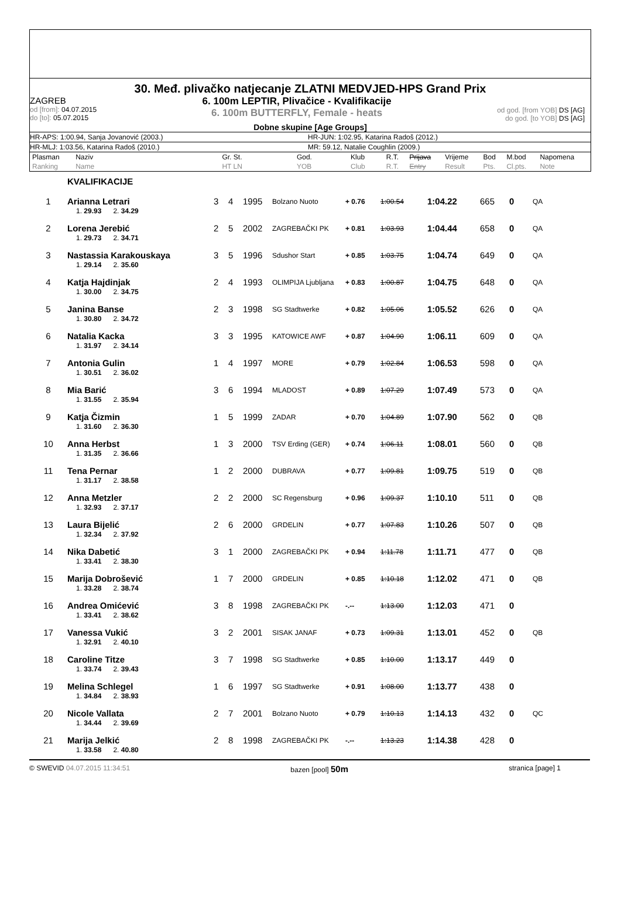30. Međ. plivačko natjecanje ZLATNI MEDVJED-HPS Grand Prix
ZAGREB
od [from]: 04.07.2015
do [to]: 05.07.2015
6. 100m LEPTIR, Plivačice - Kvalifikacije
6. 100m BUTTERFLY, Female - heats
od god. [from YOB] DS [AG]
do god. [to YOB] DS [AG]
Dobne skupine [Age Groups]
HR-APS: 1:00.94, Sanja Jovanović (2003.) HR-JUN: 1:02.95, Katarina Radoš (2012.)
HR-MLJ: 1:03.56, Katarina Radoš (2010.) MR: 59.12, Natalie Coughlin (2009.)
| Plasman Ranking | Naziv Name | Gr. St. HT LN | God. YOB | Klub Club | R.T. R.T. | Prijava Entry | Vrijeme Result | Bod Pts. | M.bod Cl.pts. | Napomena Note |
| --- | --- | --- | --- | --- | --- | --- | --- | --- | --- | --- |
KVALIFIKACIJE
| 1 | Arianna Letrari | 3 | 4 | 1995 | Bolzano Nuoto | + 0.76 | 1:00.54 | 1:04.22 | 665 | 0 | QA |
| | 1. 29.93 2. 34.29 | | | | | | | | | | |
| 2 | Lorena Jerebić | 2 | 5 | 2002 | ZAGREBAČKI PK | + 0.81 | 1:03.93 | 1:04.44 | 658 | 0 | QA |
| | 1. 29.73 2. 34.71 | | | | | | | | | | |
| 3 | Nastassia Karakouskaya | 3 | 5 | 1996 | Sdushor Start | + 0.85 | 1:03.75 | 1:04.74 | 649 | 0 | QA |
| | 1. 29.14 2. 35.60 | | | | | | | | | | |
| 4 | Katja Hajdinjak | 2 | 4 | 1993 | OLIMPIJA Ljubljana | + 0.83 | 1:00.87 | 1:04.75 | 648 | 0 | QA |
| | 1. 30.00 2. 34.75 | | | | | | | | | | |
| 5 | Janina Banse | 2 | 3 | 1998 | SG Stadtwerke | + 0.82 | 1:05.06 | 1:05.52 | 626 | 0 | QA |
| | 1. 30.80 2. 34.72 | | | | | | | | | | |
| 6 | Natalia Kacka | 3 | 3 | 1995 | KATOWICE AWF | + 0.87 | 1:04.90 | 1:06.11 | 609 | 0 | QA |
| | 1. 31.97 2. 34.14 | | | | | | | | | | |
| 7 | Antonia Gulin | 1 | 4 | 1997 | MORE | + 0.79 | 1:02.84 | 1:06.53 | 598 | 0 | QA |
| | 1. 30.51 2. 36.02 | | | | | | | | | | |
| 8 | Mia Barić | 3 | 6 | 1994 | MLADOST | + 0.89 | 1:07.29 | 1:07.49 | 573 | 0 | QA |
| | 1. 31.55 2. 35.94 | | | | | | | | | | |
| 9 | Katja Čizmin | 1 | 5 | 1999 | ZADAR | + 0.70 | 1:04.89 | 1:07.90 | 562 | 0 | QB |
| | 1. 31.60 2. 36.30 | | | | | | | | | | |
| 10 | Anna Herbst | 1 | 3 | 2000 | TSV Erding (GER) | + 0.74 | 1:06.11 | 1:08.01 | 560 | 0 | QB |
| | 1. 31.35 2. 36.66 | | | | | | | | | | |
| 11 | Tena Pernar | 1 | 2 | 2000 | DUBRAVA | + 0.77 | 1:09.81 | 1:09.75 | 519 | 0 | QB |
| | 1. 31.17 2. 38.58 | | | | | | | | | | |
| 12 | Anna Metzler | 2 | 2 | 2000 | SC Regensburg | + 0.96 | 1:09.37 | 1:10.10 | 511 | 0 | QB |
| | 1. 32.93 2. 37.17 | | | | | | | | | | |
| 13 | Laura Bijelić | 2 | 6 | 2000 | GRDELIN | + 0.77 | 1:07.83 | 1:10.26 | 507 | 0 | QB |
| | 1. 32.34 2. 37.92 | | | | | | | | | | |
| 14 | Nika Dabetić | 3 | 1 | 2000 | ZAGREBAČKI PK | + 0.94 | 1:11.78 | 1:11.71 | 477 | 0 | QB |
| | 1. 33.41 2. 38.30 | | | | | | | | | | |
| 15 | Marija Dobrošević | 1 | 7 | 2000 | GRDELIN | + 0.85 | 1:10.18 | 1:12.02 | 471 | 0 | QB |
| | 1. 33.28 2. 38.74 | | | | | | | | | | |
| 16 | Andrea Omićević | 3 | 8 | 1998 | ZAGREBAČKI PK | -.-- | 1:13.00 | 1:12.03 | 471 | 0 | |
| | 1. 33.41 2. 38.62 | | | | | | | | | | |
| 17 | Vanessa Vukić | 3 | 2 | 2001 | SISAK JANAF | + 0.73 | 1:09.31 | 1:13.01 | 452 | 0 | QB |
| | 1. 32.91 2. 40.10 | | | | | | | | | | |
| 18 | Caroline Titze | 3 | 7 | 1998 | SG Stadtwerke | + 0.85 | 1:10.00 | 1:13.17 | 449 | 0 | |
| | 1. 33.74 2. 39.43 | | | | | | | | | | |
| 19 | Melina Schlegel | 1 | 6 | 1997 | SG Stadtwerke | + 0.91 | 1:08.00 | 1:13.77 | 438 | 0 | |
| | 1. 34.84 2. 38.93 | | | | | | | | | | |
| 20 | Nicole Vallata | 2 | 7 | 2001 | Bolzano Nuoto | + 0.79 | 1:10.13 | 1:14.13 | 432 | 0 | QC |
| | 1. 34.44 2. 39.69 | | | | | | | | | | |
| 21 | Marija Jelkić | 2 | 8 | 1998 | ZAGREBAČKI PK | -.-- | 1:13.23 | 1:14.38 | 428 | 0 | |
| | 1. 33.58 2. 40.80 | | | | | | | | | | |
© SWEVID 04.07.2015 11:34:51 bazen [pool] 50m
stranica [page] 1